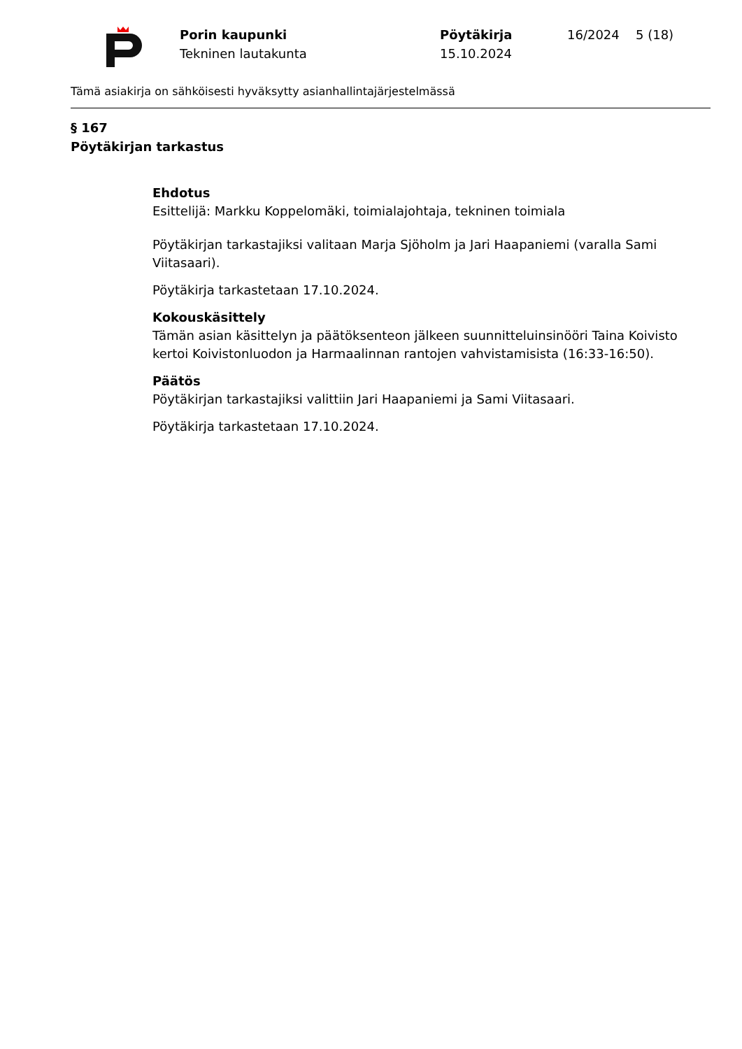Porin kaupunki
Tekninen lautakunta
Pöytäkirja
15.10.2024
16/2024 5 (18)
Tämä asiakirja on sähköisesti hyväksytty asianhallintajärjestelmässä
§ 167
Pöytäkirjan tarkastus
Ehdotus
Esittelijä: Markku Koppelomäki, toimialajohtaja, tekninen toimiala
Pöytäkirjan tarkastajiksi valitaan Marja Sjöholm ja Jari Haapaniemi (varalla Sami Viitasaari).
Pöytäkirja tarkastetaan 17.10.2024.
Kokouskäsittely
Tämän asian käsittelyn ja päätöksenteon jälkeen suunnitteluinsinööri Taina Koivisto kertoi Koivistonluodon ja Harmaalinnan rantojen vahvistamisista (16:33-16:50).
Päätös
Pöytäkirjan tarkastajiksi valittiin Jari Haapaniemi ja Sami Viitasaari.
Pöytäkirja tarkastetaan 17.10.2024.